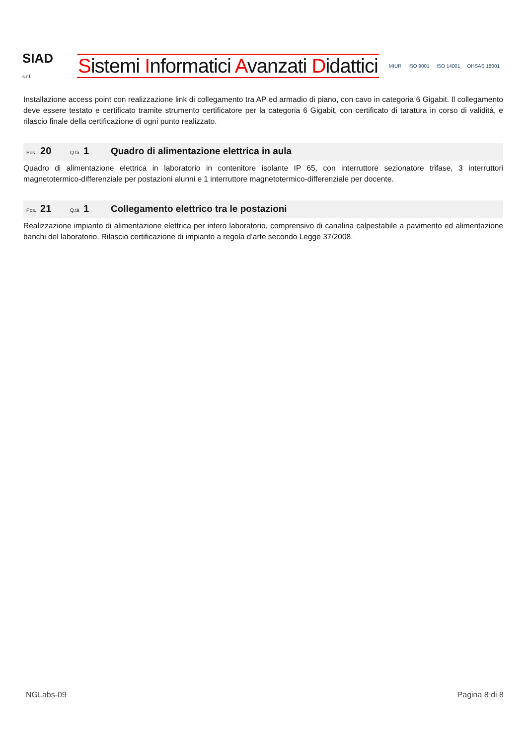SIAD
s.r.l.
Sistemi Informatici Avanzati Didattici
MIUR ISO 9001 ISO 14001 OHSAS 18001
Installazione access point con realizzazione link di collegamento tra AP ed armadio di piano, con cavo in categoria 6 Gigabit. Il collegamento deve essere testato e certificato tramite strumento certificatore per la categoria 6 Gigabit, con certificato di taratura in corso di validità, e rilascio finale della certificazione di ogni punto realizzato.
Pos. 20 Q.tà 1 Quadro di alimentazione elettrica in aula
Quadro di alimentazione elettrica in laboratorio in contenitore isolante IP 65, con interruttore sezionatore trifase, 3 interruttori magnetotermico-differenziale per postazioni alunni e 1 interruttore magnetotermico-differenziale per docente.
Pos. 21 Q.tà 1 Collegamento elettrico tra le postazioni
Realizzazione impianto di alimentazione elettrica per intero laboratorio, comprensivo di canalina calpestabile a pavimento ed alimentazione banchi del laboratorio. Rilascio certificazione di impianto a regola d’arte secondo Legge 37/2008.
NGLabs-09 Pagina 8 di 8